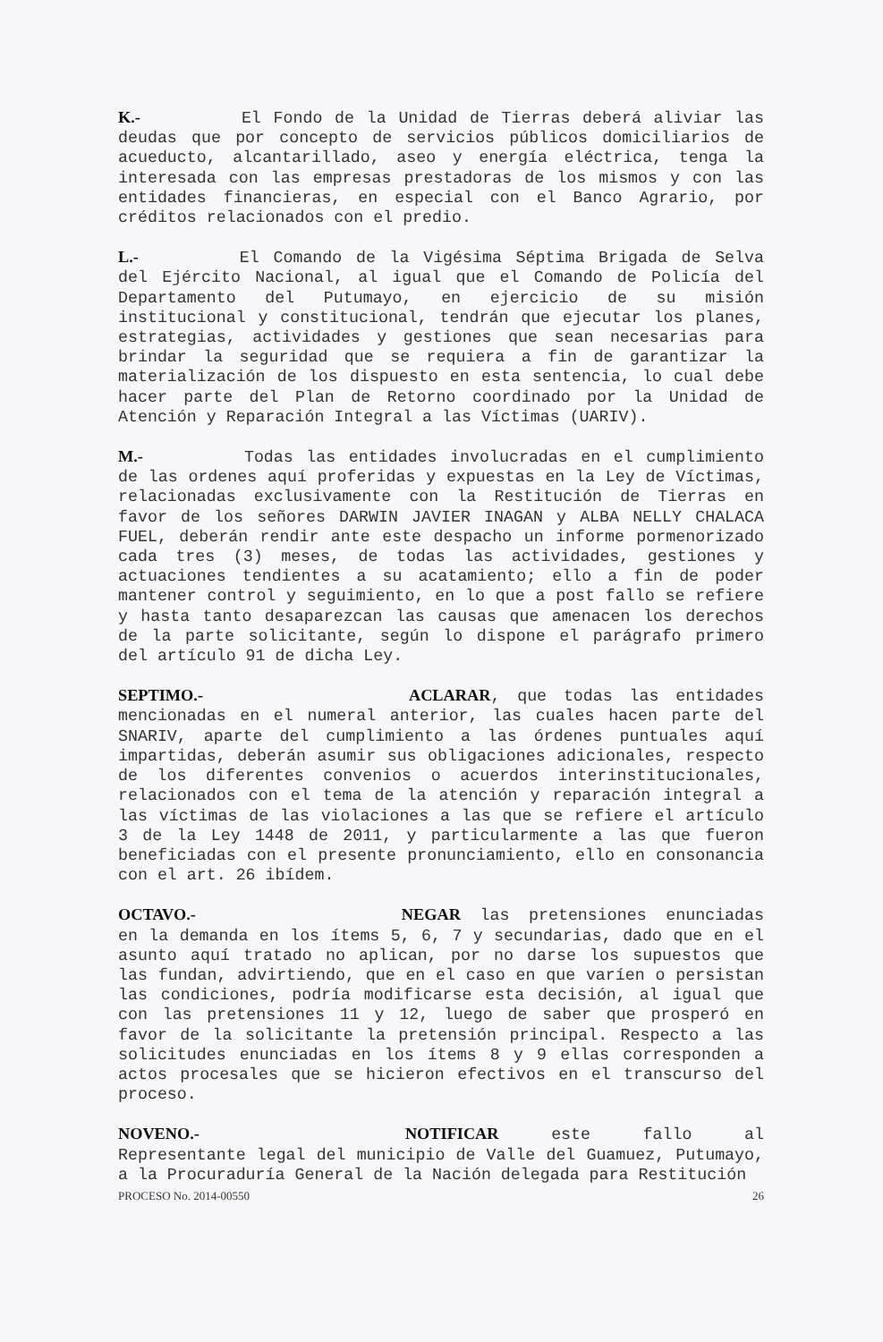K.- El Fondo de la Unidad de Tierras deberá aliviar las deudas que por concepto de servicios públicos domiciliarios de acueducto, alcantarillado, aseo y energía eléctrica, tenga la interesada con las empresas prestadoras de los mismos y con las entidades financieras, en especial con el Banco Agrario, por créditos relacionados con el predio.
L.- El Comando de la Vigésima Séptima Brigada de Selva del Ejército Nacional, al igual que el Comando de Policía del Departamento del Putumayo, en ejercicio de su misión institucional y constitucional, tendrán que ejecutar los planes, estrategias, actividades y gestiones que sean necesarias para brindar la seguridad que se requiera a fin de garantizar la materialización de los dispuesto en esta sentencia, lo cual debe hacer parte del Plan de Retorno coordinado por la Unidad de Atención y Reparación Integral a las Víctimas (UARIV).
M.- Todas las entidades involucradas en el cumplimiento de las ordenes aquí proferidas y expuestas en la Ley de Víctimas, relacionadas exclusivamente con la Restitución de Tierras en favor de los señores DARWIN JAVIER INAGAN y ALBA NELLY CHALACA FUEL, deberán rendir ante este despacho un informe pormenorizado cada tres (3) meses, de todas las actividades, gestiones y actuaciones tendientes a su acatamiento; ello a fin de poder mantener control y seguimiento, en lo que a post fallo se refiere y hasta tanto desaparezcan las causas que amenacen los derechos de la parte solicitante, según lo dispone el parágrafo primero del artículo 91 de dicha Ley.
SEPTIMO.- ACLARAR, que todas las entidades mencionadas en el numeral anterior, las cuales hacen parte del SNARIV, aparte del cumplimiento a las órdenes puntuales aquí impartidas, deberán asumir sus obligaciones adicionales, respecto de los diferentes convenios o acuerdos interinstitucionales, relacionados con el tema de la atención y reparación integral a las víctimas de las violaciones a las que se refiere el artículo 3 de la Ley 1448 de 2011, y particularmente a las que fueron beneficiadas con el presente pronunciamiento, ello en consonancia con el art. 26 ibídem.
OCTAVO.- NEGAR las pretensiones enunciadas en la demanda en los ítems 5, 6, 7 y secundarias, dado que en el asunto aquí tratado no aplican, por no darse los supuestos que las fundan, advirtiendo, que en el caso en que varíen o persistan las condiciones, podría modificarse esta decisión, al igual que con las pretensiones 11 y 12, luego de saber que prosperó en favor de la solicitante la pretensión principal. Respecto a las solicitudes enunciadas en los ítems 8 y 9 ellas corresponden a actos procesales que se hicieron efectivos en el transcurso del proceso.
NOVENO.- NOTIFICAR este fallo al Representante legal del municipio de Valle del Guamuez, Putumayo, a la Procuraduría General de la Nación delegada para Restitución
PROCESO No. 2014-00550 26